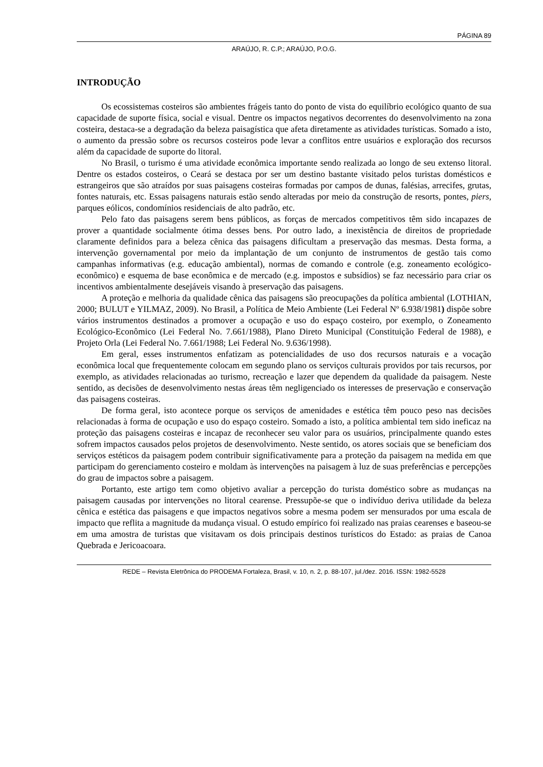PÁGINA 89
ARAÚJO, R. C.P.; ARAÚJO, P.O.G.
INTRODUÇÃO
Os ecossistemas costeiros são ambientes frágeis tanto do ponto de vista do equilíbrio ecológico quanto de sua capacidade de suporte física, social e visual. Dentre os impactos negativos decorrentes do desenvolvimento na zona costeira, destaca-se a degradação da beleza paisagística que afeta diretamente as atividades turísticas. Somado a isto, o aumento da pressão sobre os recursos costeiros pode levar a conflitos entre usuários e exploração dos recursos além da capacidade de suporte do litoral.
No Brasil, o turismo é uma atividade econômica importante sendo realizada ao longo de seu extenso litoral. Dentre os estados costeiros, o Ceará se destaca por ser um destino bastante visitado pelos turistas domésticos e estrangeiros que são atraídos por suas paisagens costeiras formadas por campos de dunas, falésias, arrecifes, grutas, fontes naturais, etc. Essas paisagens naturais estão sendo alteradas por meio da construção de resorts, pontes, piers, parques eólicos, condomínios residenciais de alto padrão, etc.
Pelo fato das paisagens serem bens públicos, as forças de mercados competitivos têm sido incapazes de prover a quantidade socialmente ótima desses bens. Por outro lado, a inexistência de direitos de propriedade claramente definidos para a beleza cênica das paisagens dificultam a preservação das mesmas. Desta forma, a intervenção governamental por meio da implantação de um conjunto de instrumentos de gestão tais como campanhas informativas (e.g. educação ambiental), normas de comando e controle (e.g. zoneamento ecológico-econômico) e esquema de base econômica e de mercado (e.g. impostos e subsídios) se faz necessário para criar os incentivos ambientalmente desejáveis visando à preservação das paisagens.
A proteção e melhoria da qualidade cênica das paisagens são preocupações da política ambiental (LOTHIAN, 2000; BULUT e YILMAZ, 2009). No Brasil, a Política de Meio Ambiente (Lei Federal Nº 6.938/1981) dispõe sobre vários instrumentos destinados a promover a ocupação e uso do espaço costeiro, por exemplo, o Zoneamento Ecológico-Econômico (Lei Federal No. 7.661/1988), Plano Direto Municipal (Constituição Federal de 1988), e Projeto Orla (Lei Federal No. 7.661/1988; Lei Federal No. 9.636/1998).
Em geral, esses instrumentos enfatizam as potencialidades de uso dos recursos naturais e a vocação econômica local que frequentemente colocam em segundo plano os serviços culturais providos por tais recursos, por exemplo, as atividades relacionadas ao turismo, recreação e lazer que dependem da qualidade da paisagem. Neste sentido, as decisões de desenvolvimento nestas áreas têm negligenciado os interesses de preservação e conservação das paisagens costeiras.
De forma geral, isto acontece porque os serviços de amenidades e estética têm pouco peso nas decisões relacionadas à forma de ocupação e uso do espaço costeiro. Somado a isto, a política ambiental tem sido ineficaz na proteção das paisagens costeiras e incapaz de reconhecer seu valor para os usuários, principalmente quando estes sofrem impactos causados pelos projetos de desenvolvimento. Neste sentido, os atores sociais que se beneficiam dos serviços estéticos da paisagem podem contribuir significativamente para a proteção da paisagem na medida em que participam do gerenciamento costeiro e moldam às intervenções na paisagem à luz de suas preferências e percepções do grau de impactos sobre a paisagem.
Portanto, este artigo tem como objetivo avaliar a percepção do turista doméstico sobre as mudanças na paisagem causadas por intervenções no litoral cearense. Pressupõe-se que o indivíduo deriva utilidade da beleza cênica e estética das paisagens e que impactos negativos sobre a mesma podem ser mensurados por uma escala de impacto que reflita a magnitude da mudança visual. O estudo empírico foi realizado nas praias cearenses e baseou-se em uma amostra de turistas que visitavam os dois principais destinos turísticos do Estado: as praias de Canoa Quebrada e Jericoacoara.
REDE – Revista Eletrônica do PRODEMA Fortaleza, Brasil, v. 10, n. 2, p. 88-107, jul./dez. 2016. ISSN: 1982-5528